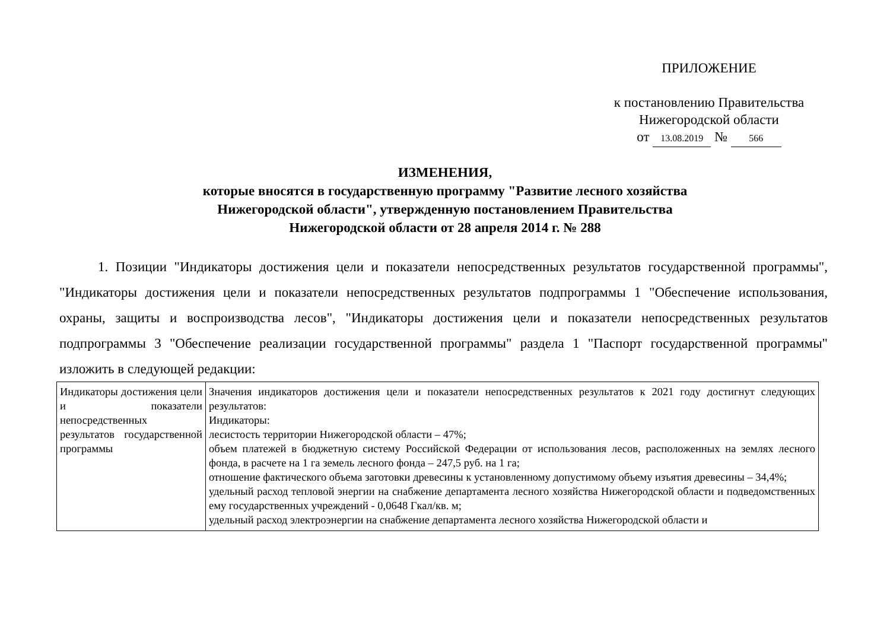ПРИЛОЖЕНИЕ
к постановлению Правительства
Нижегородской области
от 13.08.2019 № 566
ИЗМЕНЕНИЯ,
которые вносятся в государственную программу "Развитие лесного хозяйства
Нижегородской области", утвержденную постановлением Правительства
Нижегородской области от 28 апреля 2014 г. № 288
1. Позиции "Индикаторы достижения цели и показатели непосредственных результатов государственной программы", "Индикаторы достижения цели и показатели непосредственных результатов подпрограммы 1 "Обеспечение использования, охраны, защиты и воспроизводства лесов", "Индикаторы достижения цели и показатели непосредственных результатов подпрограммы 3 "Обеспечение реализации государственной программы" раздела 1 "Паспорт государственной программы" изложить в следующей редакции:
| Индикаторы достижения цели и показатели непосредственных результатов государственной программы | Значения индикаторов достижения цели и показатели непосредственных результатов к 2021 году достигнут следующих результатов: Индикаторы: лесистость территории Нижегородской области – 47%; объем платежей в бюджетную систему Российской Федерации от использования лесов, расположенных на землях лесного фонда, в расчете на 1 га земель лесного фонда – 247,5 руб. на 1 га; отношение фактического объема заготовки древесины к установленному допустимому объему изъятия древесины – 34,4%; удельный расход тепловой энергии на снабжение департамента лесного хозяйства Нижегородской области и подведомственных ему государственных учреждений - 0,0648 Гкал/кв. м; удельный расход электроэнергии на снабжение департамента лесного хозяйства Нижегородской области и |